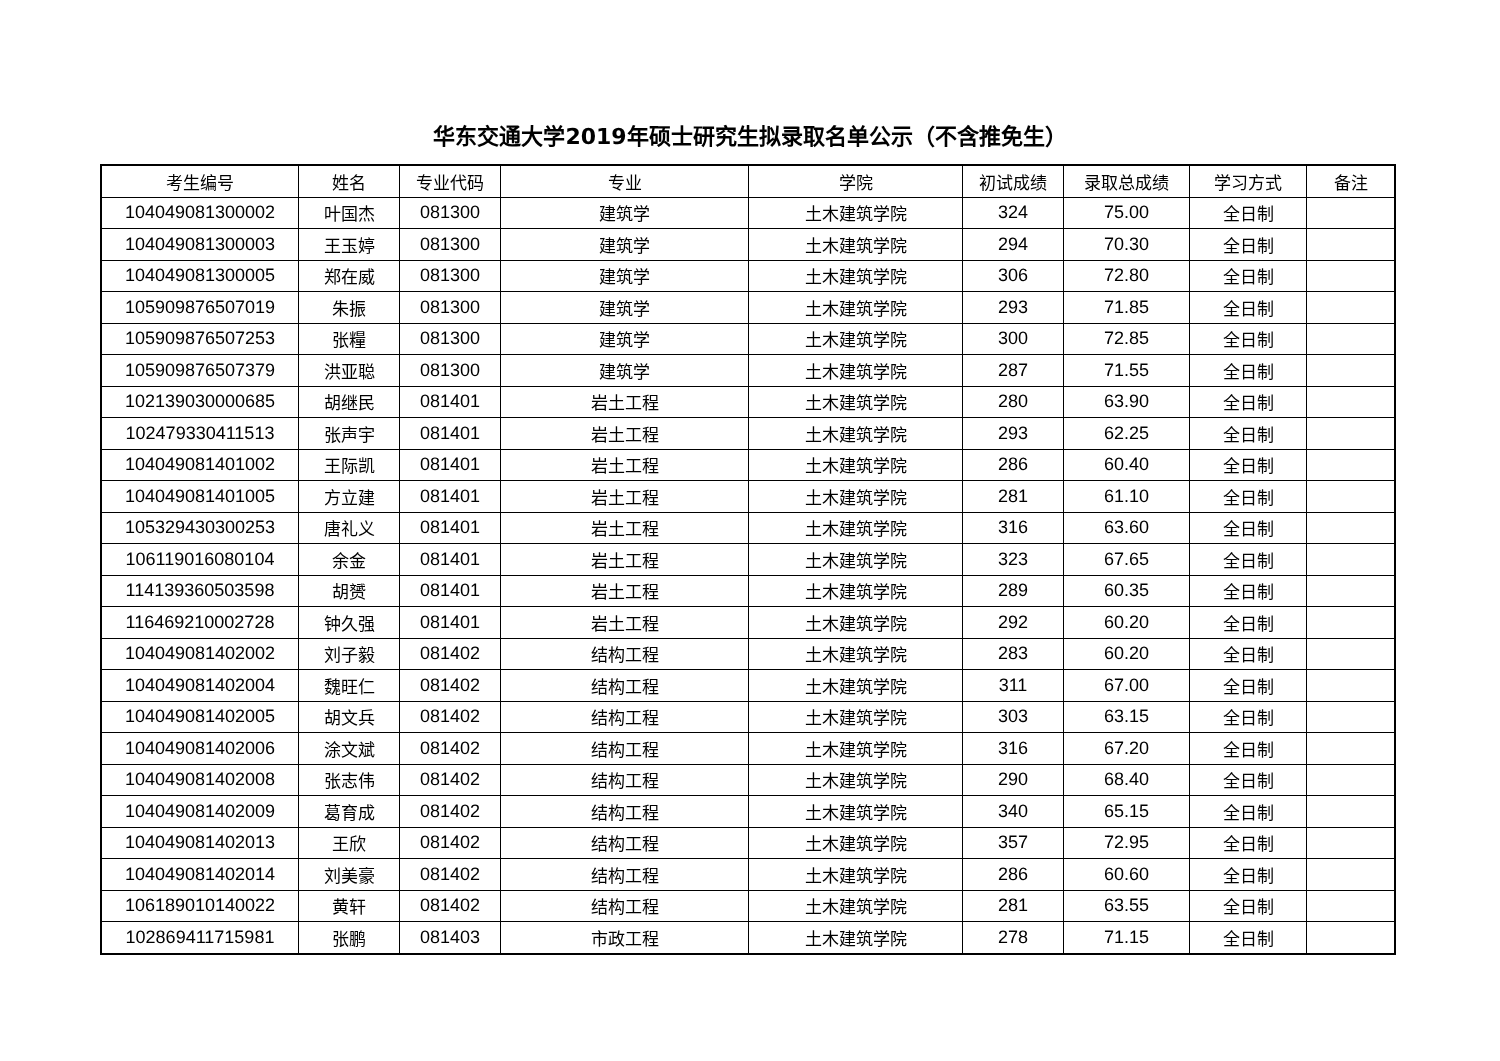华东交通大学2019年硕士研究生拟录取名单公示（不含推免生）
| 考生编号 | 姓名 | 专业代码 | 专业 | 学院 | 初试成绩 | 录取总成绩 | 学习方式 | 备注 |
| --- | --- | --- | --- | --- | --- | --- | --- | --- |
| 104049081300002 | 叶国杰 | 081300 | 建筑学 | 土木建筑学院 | 324 | 75.00 | 全日制 | |
| 104049081300003 | 王玉婷 | 081300 | 建筑学 | 土木建筑学院 | 294 | 70.30 | 全日制 | |
| 104049081300005 | 郑在威 | 081300 | 建筑学 | 土木建筑学院 | 306 | 72.80 | 全日制 | |
| 105909876507019 | 朱振 | 081300 | 建筑学 | 土木建筑学院 | 293 | 71.85 | 全日制 | |
| 105909876507253 | 张糧 | 081300 | 建筑学 | 土木建筑学院 | 300 | 72.85 | 全日制 | |
| 105909876507379 | 洪亚聪 | 081300 | 建筑学 | 土木建筑学院 | 287 | 71.55 | 全日制 | |
| 102139030000685 | 胡继民 | 081401 | 岩土工程 | 土木建筑学院 | 280 | 63.90 | 全日制 | |
| 102479330411513 | 张声宇 | 081401 | 岩土工程 | 土木建筑学院 | 293 | 62.25 | 全日制 | |
| 104049081401002 | 王际凯 | 081401 | 岩土工程 | 土木建筑学院 | 286 | 60.40 | 全日制 | |
| 104049081401005 | 方立建 | 081401 | 岩土工程 | 土木建筑学院 | 281 | 61.10 | 全日制 | |
| 105329430300253 | 唐礼义 | 081401 | 岩土工程 | 土木建筑学院 | 316 | 63.60 | 全日制 | |
| 106119016080104 | 余金 | 081401 | 岩土工程 | 土木建筑学院 | 323 | 67.65 | 全日制 | |
| 114139360503598 | 胡赟 | 081401 | 岩土工程 | 土木建筑学院 | 289 | 60.35 | 全日制 | |
| 116469210002728 | 钟久强 | 081401 | 岩土工程 | 土木建筑学院 | 292 | 60.20 | 全日制 | |
| 104049081402002 | 刘子毅 | 081402 | 结构工程 | 土木建筑学院 | 283 | 60.20 | 全日制 | |
| 104049081402004 | 魏旺仁 | 081402 | 结构工程 | 土木建筑学院 | 311 | 67.00 | 全日制 | |
| 104049081402005 | 胡文兵 | 081402 | 结构工程 | 土木建筑学院 | 303 | 63.15 | 全日制 | |
| 104049081402006 | 涂文斌 | 081402 | 结构工程 | 土木建筑学院 | 316 | 67.20 | 全日制 | |
| 104049081402008 | 张志伟 | 081402 | 结构工程 | 土木建筑学院 | 290 | 68.40 | 全日制 | |
| 104049081402009 | 葛育成 | 081402 | 结构工程 | 土木建筑学院 | 340 | 65.15 | 全日制 | |
| 104049081402013 | 王欣 | 081402 | 结构工程 | 土木建筑学院 | 357 | 72.95 | 全日制 | |
| 104049081402014 | 刘美豪 | 081402 | 结构工程 | 土木建筑学院 | 286 | 60.60 | 全日制 | |
| 106189010140022 | 黄轩 | 081402 | 结构工程 | 土木建筑学院 | 281 | 63.55 | 全日制 | |
| 102869411715981 | 张鹏 | 081403 | 市政工程 | 土木建筑学院 | 278 | 71.15 | 全日制 | |